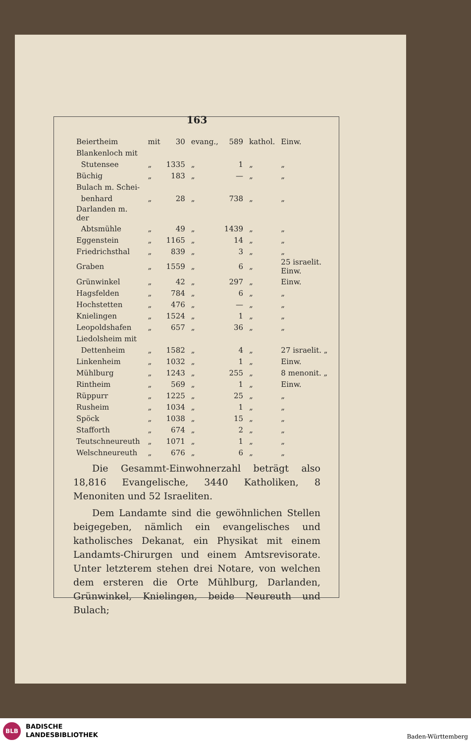163
| Beiertheim | mit | 30 | evang., | 589 | kathol. | Einw. |
| Blankenloch mit | | | | | | |
| Stutensee | „ | 1335 | „ | 1 | „ | „ |
| Büchig | „ | 183 | „ | — | „ | „ |
| Bulach m. Schei- | | | | | | |
| benhard | „ | 28 | „ | 738 | „ | „ |
| Darlanden m. der | | | | | | |
| Abtsmühle | „ | 49 | „ | 1439 | „ | „ |
| Eggenstein | „ | 1165 | „ | 14 | „ | „ |
| Friedrichsthal | „ | 839 | „ | 3 | „ | „ |
| Graben | „ | 1559 | „ | 6 | „ | 25 israelit. Einw. |
| Grünwinkel | „ | 42 | „ | 297 | „ | Einw. |
| Hagsfelden | „ | 784 | „ | 6 | „ | „ |
| Hochstetten | „ | 476 | „ | — | „ | „ |
| Knielingen | „ | 1524 | „ | 1 | „ | „ |
| Leopoldshafen | „ | 657 | „ | 36 | „ | „ |
| Liedolsheim mit | | | | | | |
| Dettenheim | „ | 1582 | „ | 4 | „ | 27 israelit. „ |
| Linkenheim | „ | 1032 | „ | 1 | „ | Einw. |
| Mühlburg | „ | 1243 | „ | 255 | „ | 8 menonit. „ |
| Rintheim | „ | 569 | „ | 1 | „ | Einw. |
| Rüppurr | „ | 1225 | „ | 25 | „ | „ |
| Rusheim | „ | 1034 | „ | 1 | „ | „ |
| Spöck | „ | 1038 | „ | 15 | „ | „ |
| Stafforth | „ | 674 | „ | 2 | „ | „ |
| Teutschneureuth | „ | 1071 | „ | 1 | „ | „ |
| Welschneureuth | „ | 676 | „ | 6 | „ | „ |
Die Gesammt-Einwohnerzahl beträgt also 18,816 Evangelische, 3440 Katholiken, 8 Menoniten und 52 Israeliten.
Dem Landamte sind die gewöhnlichen Stellen beigegeben, nämlich ein evangelisches und katholisches Dekanat, ein Physikat mit einem Landamts-Chirurgen und einem Amtsrevisorate. Unter letzterem stehen drei Notare, von welchen dem ersteren die Orte Mühlburg, Darlanden, Grünwinkel, Knielingen, beide Neureuth und Bulach;
BLB
BADISCHE
LANDESBIBLIOTHEK
Baden-Württemberg